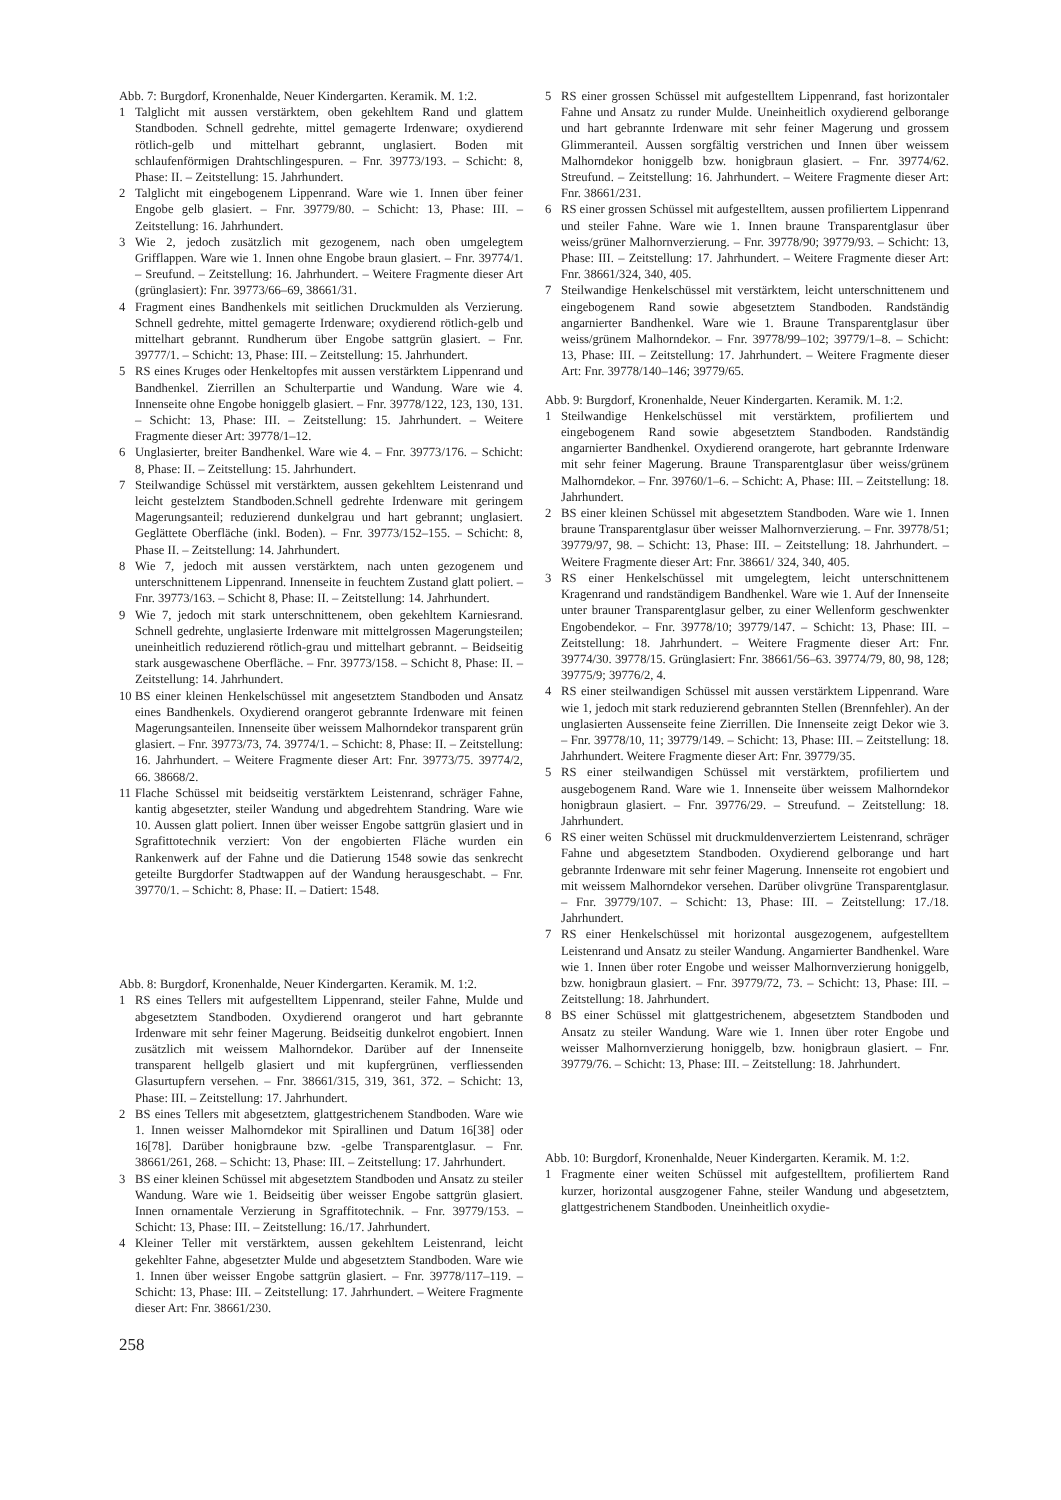Abb. 7: Burgdorf, Kronenhalde, Neuer Kindergarten. Keramik. M. 1:2.
1 Talglicht mit aussen verstärktem, oben gekehltem Rand und glattem Standboden. Schnell gedrehte, mittel gemagerte Irdenware; oxydierend rötlich-gelb und mittelhart gebrannt, unglasiert. Boden mit schlaufenförmigen Drahtschlingespuren. – Fnr. 39773/193. – Schicht: 8, Phase: II. – Zeitstellung: 15. Jahrhundert.
2 Talglicht mit eingebogenem Lippenrand. Ware wie 1. Innen über feiner Engobe gelb glasiert. – Fnr. 39779/80. – Schicht: 13, Phase: III. – Zeitstellung: 16. Jahrhundert.
3 Wie 2, jedoch zusätzlich mit gezogenem, nach oben umgelegtem Grifflappen. Ware wie 1. Innen ohne Engobe braun glasiert. – Fnr. 39774/1. – Sreufund. – Zeitstellung: 16. Jahrhundert. – Weitere Fragmente dieser Art (grünglasiert): Fnr. 39773/66–69, 38661/31.
4 Fragment eines Bandhenkels mit seitlichen Druckmulden als Verzierung. Schnell gedrehte, mittel gemagerte Irdenware; oxydierend rötlich-gelb und mittelhart gebrannt. Rundherum über Engobe sattgrün glasiert. – Fnr. 39777/1. – Schicht: 13, Phase: III. – Zeitstellung: 15. Jahrhundert.
5 RS eines Kruges oder Henkeltopfes mit aussen verstärktem Lippenrand und Bandhenkel. Zierrillen an Schulterpartie und Wandung. Ware wie 4. Innenseite ohne Engobe honiggelb glasiert. – Fnr. 39778/122, 123, 130, 131. – Schicht: 13, Phase: III. – Zeitstellung: 15. Jahrhundert. – Weitere Fragmente dieser Art: 39778/1–12.
6 Unglasierter, breiter Bandhenkel. Ware wie 4. – Fnr. 39773/176. – Schicht: 8, Phase: II. – Zeitstellung: 15. Jahrhundert.
7 Steilwandige Schüssel mit verstärktem, aussen gekehltem Leistenrand und leicht gestelztem Standboden.Schnell gedrehte Irdenware mit geringem Magerungsanteil; reduzierend dunkelgrau und hart gebrannt; unglasiert. Geglättete Oberfläche (inkl. Boden). – Fnr. 39773/152–155. – Schicht: 8, Phase II. – Zeitstellung: 14. Jahrhundert.
8 Wie 7, jedoch mit aussen verstärktem, nach unten gezogenem und unterschnittenem Lippenrand. Innenseite in feuchtem Zustand glatt poliert. – Fnr. 39773/163. – Schicht 8, Phase: II. – Zeitstellung: 14. Jahrhundert.
9 Wie 7, jedoch mit stark unterschnittenem, oben gekehltem Karniesrand. Schnell gedrehte, unglasierte Irdenware mit mittelgrossen Magerungsteilen; uneinheitlich reduzierend rötlich-grau und mittelhart gebrannt. – Beidseitig stark ausgewaschene Oberfläche. – Fnr. 39773/158. – Schicht 8, Phase: II. – Zeitstellung: 14. Jahrhundert.
10 BS einer kleinen Henkelschüssel mit angesetztem Standboden und Ansatz eines Bandhenkels. Oxydierend orangerot gebrannte Irdenware mit feinen Magerungsanteilen. Innenseite über weissem Malhorndekor transparent grün glasiert. – Fnr. 39773/73, 74. 39774/1. – Schicht: 8, Phase: II. – Zeitstellung: 16. Jahrhundert. – Weitere Fragmente dieser Art: Fnr. 39773/75. 39774/2, 66. 38668/2.
11 Flache Schüssel mit beidseitig verstärktem Leistenrand, schräger Fahne, kantig abgesetzter, steiler Wandung und abgedrehtem Standring. Ware wie 10. Aussen glatt poliert. Innen über weisser Engobe sattgrün glasiert und in Sgrafittotechnik verziert: Von der engobierten Fläche wurden ein Rankenwerk auf der Fahne und die Datierung 1548 sowie das senkrecht geteilte Burgdorfer Stadtwappen auf der Wandung herausgeschabt. – Fnr. 39770/1. – Schicht: 8, Phase: II. – Datiert: 1548.
Abb. 8: Burgdorf, Kronenhalde, Neuer Kindergarten. Keramik. M. 1:2.
1 RS eines Tellers mit aufgestelltem Lippenrand, steiler Fahne, Mulde und abgesetztem Standboden. Oxydierend orangerot und hart gebrannte Irdenware mit sehr feiner Magerung. Beidseitig dunkelrot engobiert. Innen zusätzlich mit weissem Malhorndekor. Darüber auf der Innenseite transparent hellgelb glasiert und mit kupfergrünen, verfliessenden Glasurtupfern versehen. – Fnr. 38661/315, 319, 361, 372. – Schicht: 13, Phase: III. – Zeitstellung: 17. Jahrhundert.
2 BS eines Tellers mit abgesetztem, glattgestrichenem Standboden. Ware wie 1. Innen weisser Malhorndekor mit Spirallinen und Datum 16[38] oder 16[78]. Darüber honigbraune bzw. -gelbe Transparentglasur. – Fnr. 38661/261, 268. – Schicht: 13, Phase: III. – Zeitstellung: 17. Jahrhundert.
3 BS einer kleinen Schüssel mit abgesetztem Standboden und Ansatz zu steiler Wandung. Ware wie 1. Beidseitig über weisser Engobe sattgrün glasiert. Innen ornamentale Verzierung in Sgraffitotechnik. – Fnr. 39779/153. – Schicht: 13, Phase: III. – Zeitstellung: 16./17. Jahrhundert.
4 Kleiner Teller mit verstärktem, aussen gekehltem Leistenrand, leicht gekehlter Fahne, abgesetzter Mulde und abgesetztem Standboden. Ware wie 1. Innen über weisser Engobe sattgrün glasiert. – Fnr. 39778/117–119. – Schicht: 13, Phase: III. – Zeitstellung: 17. Jahrhundert. – Weitere Fragmente dieser Art: Fnr. 38661/230.
5 RS einer grossen Schüssel mit aufgestelltem Lippenrand, fast horizontaler Fahne und Ansatz zu runder Mulde. Uneinheitlich oxydierend gelborange und hart gebrannte Irdenware mit sehr feiner Magerung und grossem Glimmeranteil. Aussen sorgfältig verstrichen und Innen über weissem Malhorndekor honiggelb bzw. honigbraun glasiert. – Fnr. 39774/62. Streufund. – Zeitstellung: 16. Jahrhundert. – Weitere Fragmente dieser Art: Fnr. 38661/231.
6 RS einer grossen Schüssel mit aufgestelltem, aussen profiliertem Lippenrand und steiler Fahne. Ware wie 1. Innen braune Transparentglasur über weiss/grüner Malhornverzierung. – Fnr. 39778/90; 39779/93. – Schicht: 13, Phase: III. – Zeitstellung: 17. Jahrhundert. – Weitere Fragmente dieser Art: Fnr. 38661/324, 340, 405.
7 Steilwandige Henkelschüssel mit verstärktem, leicht unterschnittenem und eingebogenem Rand sowie abgesetztem Standboden. Randständig angarnierter Bandhenkel. Ware wie 1. Braune Transparentglasur über weiss/grünem Malhorndekor. – Fnr. 39778/99–102; 39779/1–8. – Schicht: 13, Phase: III. – Zeitstellung: 17. Jahrhundert. – Weitere Fragmente dieser Art: Fnr. 39778/140–146; 39779/65.
Abb. 9: Burgdorf, Kronenhalde, Neuer Kindergarten. Keramik. M. 1:2.
1 Steilwandige Henkelschüssel mit verstärktem, profiliertem und eingebogenem Rand sowie abgesetztem Standboden. Randständig angarnierter Bandhenkel. Oxydierend orangerote, hart gebrannte Irdenware mit sehr feiner Magerung. Braune Transparentglasur über weiss/grünem Malhorndekor. – Fnr. 39760/1–6. – Schicht: A, Phase: III. – Zeitstellung: 18. Jahrhundert.
2 BS einer kleinen Schüssel mit abgesetztem Standboden. Ware wie 1. Innen braune Transparentglasur über weisser Malhornverzierung. – Fnr. 39778/51; 39779/97, 98. – Schicht: 13, Phase: III. – Zeitstellung: 18. Jahrhundert. – Weitere Fragmente dieser Art: Fnr. 38661/ 324, 340, 405.
3 RS einer Henkelschüssel mit umgelegtem, leicht unterschnittenem Kragenrand und randständigem Bandhenkel. Ware wie 1. Auf der Innenseite unter brauner Transparentglasur gelber, zu einer Wellenform geschwenkter Engobendekor. – Fnr. 39778/10; 39779/147. – Schicht: 13, Phase: III. – Zeitstellung: 18. Jahrhundert. – Weitere Fragmente dieser Art: Fnr. 39774/30. 39778/15. Grünglasiert: Fnr. 38661/56–63. 39774/79, 80, 98, 128; 39775/9; 39776/2, 4.
4 RS einer steilwandigen Schüssel mit aussen verstärktem Lippenrand. Ware wie 1, jedoch mit stark reduzierend gebrannten Stellen (Brennfehler). An der unglasierten Aussenseite feine Zierrillen. Die Innenseite zeigt Dekor wie 3. – Fnr. 39778/10, 11; 39779/149. – Schicht: 13, Phase: III. – Zeitstellung: 18. Jahrhundert. Weitere Fragmente dieser Art: Fnr. 39779/35.
5 RS einer steilwandigen Schüssel mit verstärktem, profiliertem und ausgebogenem Rand. Ware wie 1. Innenseite über weissem Malhorndekor honigbraun glasiert. – Fnr. 39776/29. – Streufund. – Zeitstellung: 18. Jahrhundert.
6 RS einer weiten Schüssel mit druckmuldenverziertem Leistenrand, schräger Fahne und abgesetztem Standboden. Oxydierend gelborange und hart gebrannte Irdenware mit sehr feiner Magerung. Innenseite rot engobiert und mit weissem Malhorndekor versehen. Darüber olivgrüne Transparentglasur. – Fnr. 39779/107. – Schicht: 13, Phase: III. – Zeitstellung: 17./18. Jahrhundert.
7 RS einer Henkelschüssel mit horizontal ausgezogenem, aufgestelltem Leistenrand und Ansatz zu steiler Wandung. Angarnierter Bandhenkel. Ware wie 1. Innen über roter Engobe und weisser Malhornverzierung honiggelb, bzw. honigbraun glasiert. – Fnr. 39779/72, 73. – Schicht: 13, Phase: III. – Zeitstellung: 18. Jahrhundert.
8 BS einer Schüssel mit glattgestrichenem, abgesetztem Standboden und Ansatz zu steiler Wandung. Ware wie 1. Innen über roter Engobe und weisser Malhornverzierung honiggelb, bzw. honigbraun glasiert. – Fnr. 39779/76. – Schicht: 13, Phase: III. – Zeitstellung: 18. Jahrhundert.
Abb. 10: Burgdorf, Kronenhalde, Neuer Kindergarten. Keramik. M. 1:2.
1 Fragmente einer weiten Schüssel mit aufgestelltem, profiliertem Rand kurzer, horizontal ausgzogener Fahne, steiler Wandung und abgesetztem, glattgestrichenem Standboden. Uneinheitlich oxydie-
258